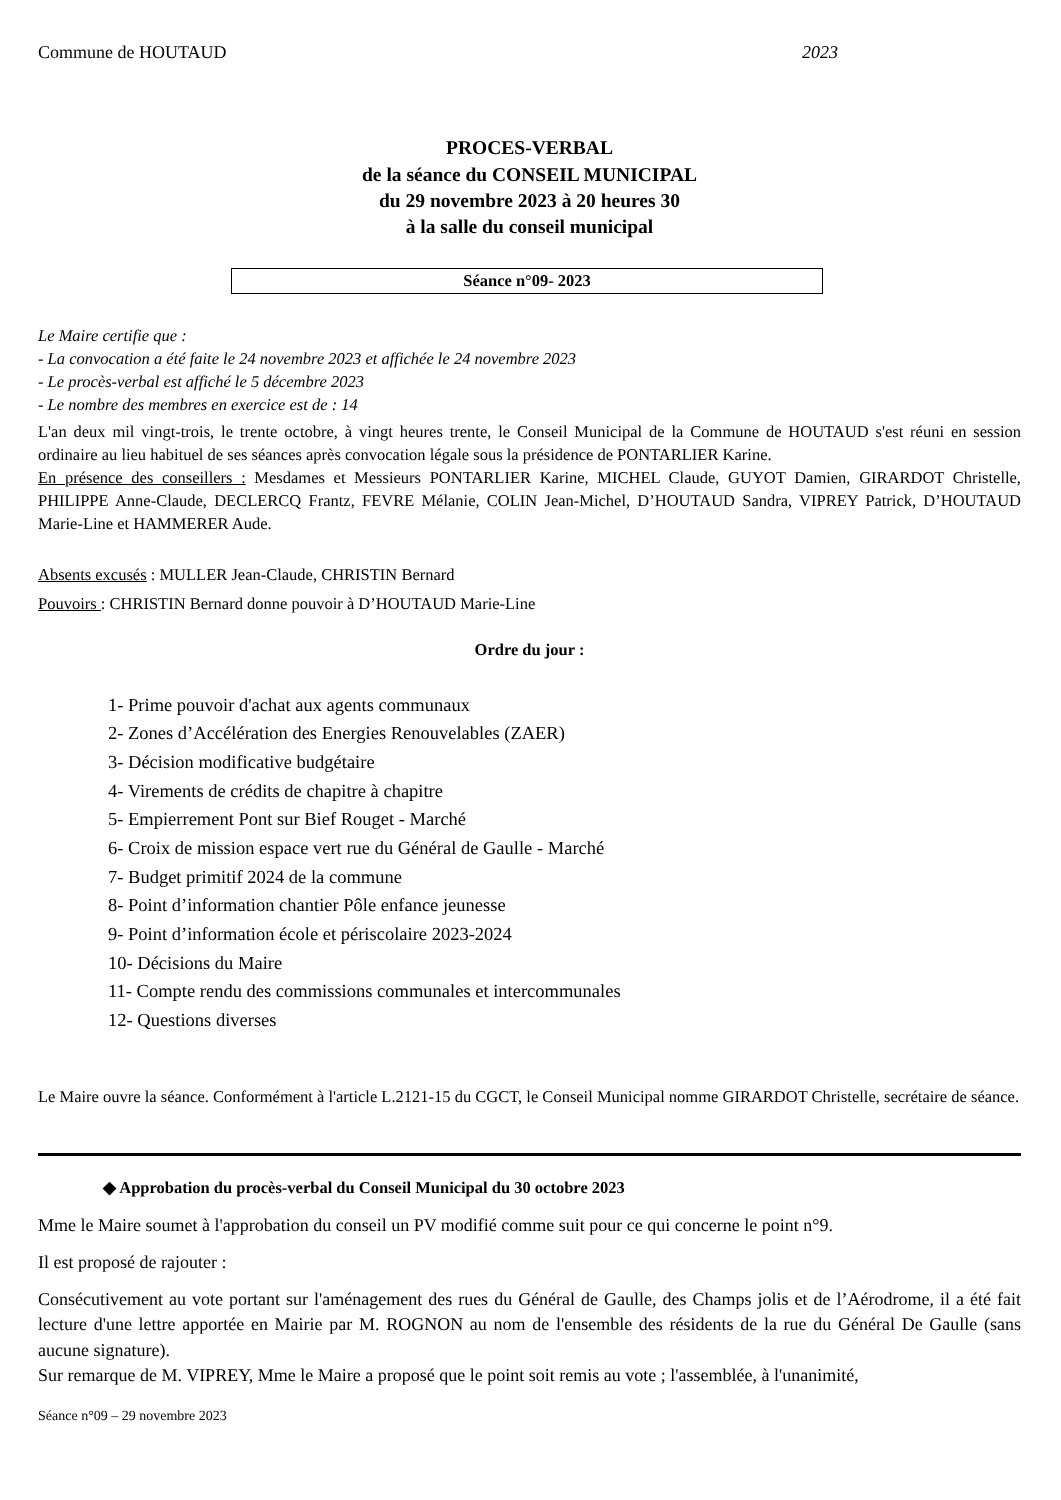Commune de HOUTAUD 2023
PROCES-VERBAL
de la séance du CONSEIL MUNICIPAL
du 29 novembre 2023 à 20 heures 30
à la salle du conseil municipal
Séance n°09- 2023
Le Maire certifie que :
- La convocation a été faite le 24 novembre 2023 et affichée le 24 novembre 2023
- Le procès-verbal est affiché le 5 décembre 2023
- Le nombre des membres en exercice est de : 14
L'an deux mil vingt-trois, le trente octobre, à vingt heures trente, le Conseil Municipal de la Commune de HOUTAUD s'est réuni en session ordinaire au lieu habituel de ses séances après convocation légale sous la présidence de PONTARLIER Karine.
En présence des conseillers : Mesdames et Messieurs PONTARLIER Karine, MICHEL Claude, GUYOT Damien, GIRARDOT Christelle, PHILIPPE Anne-Claude, DECLERCQ Frantz, FEVRE Mélanie, COLIN Jean-Michel, D’HOUTAUD Sandra, VIPREY Patrick, D’HOUTAUD Marie-Line et HAMMERER Aude.
Absents excusés : MULLER Jean-Claude, CHRISTIN Bernard
Pouvoirs : CHRISTIN Bernard donne pouvoir à D’HOUTAUD Marie-Line
Ordre du jour :
1- Prime pouvoir d'achat aux agents communaux
2- Zones d’Accélération des Energies Renouvelables (ZAER)
3- Décision modificative budgétaire
4- Virements de crédits de chapitre à chapitre
5- Empierrement Pont sur Bief Rouget - Marché
6- Croix de mission espace vert rue du Général de Gaulle - Marché
7- Budget primitif 2024 de la commune
8- Point d’information chantier Pôle enfance jeunesse
9- Point d’information école et périscolaire 2023-2024
10- Décisions du Maire
11- Compte rendu des commissions communales et intercommunales
12- Questions diverses
Le Maire ouvre la séance. Conformément à l'article L.2121-15 du CGCT, le Conseil Municipal nomme GIRARDOT Christelle, secrétaire de séance.
◆ Approbation du procès-verbal du Conseil Municipal du 30 octobre 2023
Mme le Maire soumet à l'approbation du conseil un PV modifié comme suit pour ce qui concerne le point n°9.
Il est proposé de rajouter :
Consécutivement au vote portant sur l'aménagement des rues du Général de Gaulle, des Champs jolis et de l’Aérodrome, il a été fait lecture d'une lettre apportée en Mairie par M. ROGNON au nom de l'ensemble des résidents de la rue du Général De Gaulle (sans aucune signature).
Sur remarque de M. VIPREY, Mme le Maire a proposé que le point soit remis au vote ; l'assemblée, à l'unanimité,
Séance n°09 – 29 novembre 2023